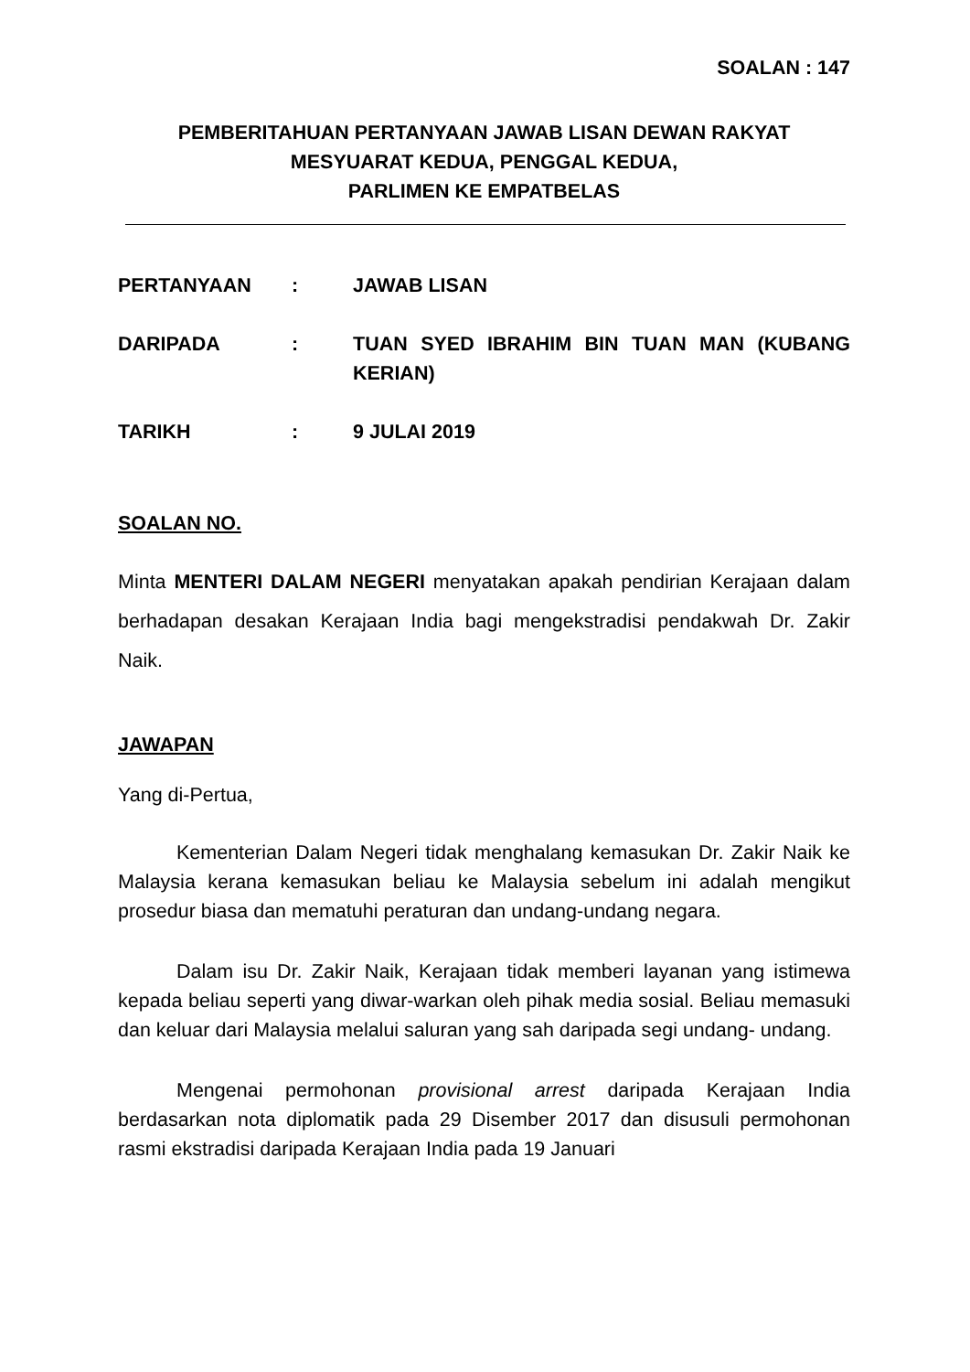SOALAN : 147
PEMBERITAHUAN PERTANYAAN JAWAB LISAN DEWAN RAKYAT
MESYUARAT KEDUA, PENGGAL KEDUA,
PARLIMEN KE EMPATBELAS
| PERTANYAAN | : | JAWAB LISAN |
| DARIPADA | : | TUAN SYED IBRAHIM BIN TUAN MAN (KUBANG KERIAN) |
| TARIKH | : | 9 JULAI 2019 |
SOALAN NO.
Minta MENTERI DALAM NEGERI menyatakan apakah pendirian Kerajaan dalam berhadapan desakan Kerajaan India bagi mengekstradisi pendakwah Dr. Zakir Naik.
JAWAPAN
Yang di-Pertua,
Kementerian Dalam Negeri tidak menghalang kemasukan Dr. Zakir Naik ke Malaysia kerana kemasukan beliau ke Malaysia sebelum ini adalah mengikut prosedur biasa dan mematuhi peraturan dan undang-undang negara.
Dalam isu Dr. Zakir Naik, Kerajaan tidak memberi layanan yang istimewa kepada beliau seperti yang diwar-warkan oleh pihak media sosial. Beliau memasuki dan keluar dari Malaysia melalui saluran yang sah daripada segi undang- undang.
Mengenai permohonan provisional arrest daripada Kerajaan India berdasarkan nota diplomatik pada 29 Disember 2017 dan disusuli permohonan rasmi ekstradisi daripada Kerajaan India pada 19 Januari